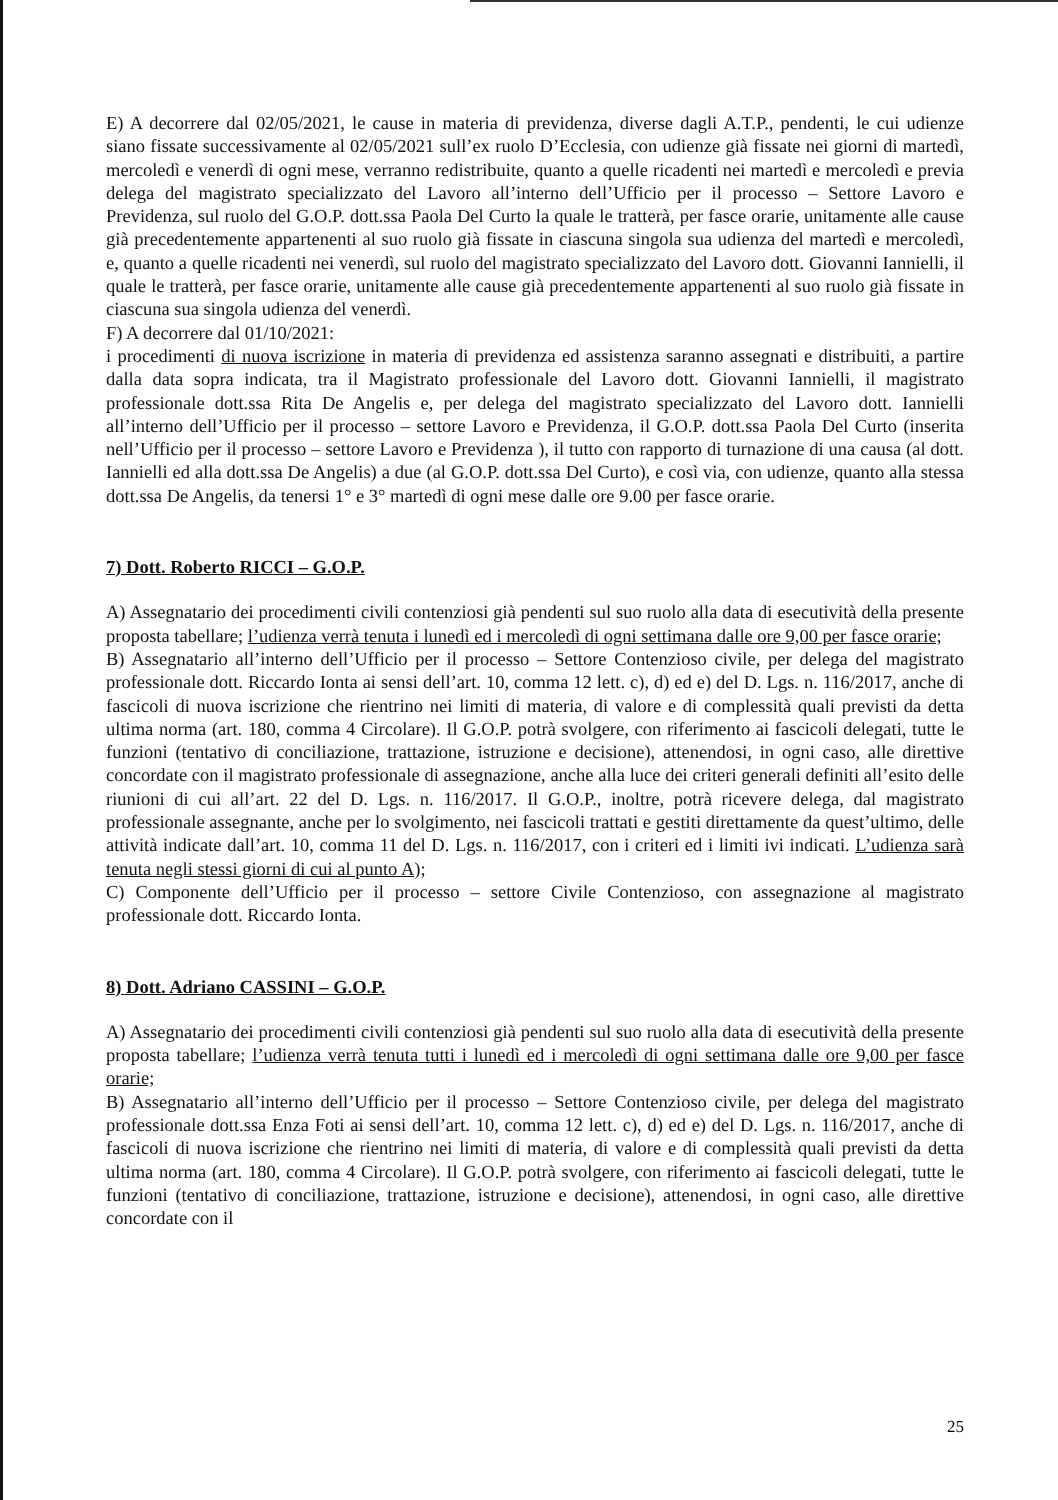E) A decorrere dal 02/05/2021, le cause in materia di previdenza, diverse dagli A.T.P., pendenti, le cui udienze siano fissate successivamente al 02/05/2021 sull’ex ruolo D’Ecclesia, con udienze già fissate nei giorni di martedì, mercoledì e venerdì di ogni mese, verranno redistribuite, quanto a quelle ricadenti nei martedì e mercoledì e previa delega del magistrato specializzato del Lavoro all’interno dell’Ufficio per il processo – Settore Lavoro e Previdenza, sul ruolo del G.O.P. dott.ssa Paola Del Curto la quale le tratterà, per fasce orarie, unitamente alle cause già precedentemente appartenenti al suo ruolo già fissate in ciascuna singola sua udienza del martedì e mercoledì, e, quanto a quelle ricadenti nei venerdì, sul ruolo del magistrato specializzato del Lavoro dott. Giovanni Iannielli, il quale le tratterà, per fasce orarie, unitamente alle cause già precedentemente appartenenti al suo ruolo già fissate in ciascuna sua singola udienza del venerdì.
F) A decorrere dal 01/10/2021:
i procedimenti di nuova iscrizione in materia di previdenza ed assistenza saranno assegnati e distribuiti, a partire dalla data sopra indicata, tra il Magistrato professionale del Lavoro dott. Giovanni Iannielli, il magistrato professionale dott.ssa Rita De Angelis e, per delega del magistrato specializzato del Lavoro dott. Iannielli all’interno dell’Ufficio per il processo – settore Lavoro e Previdenza, il G.O.P. dott.ssa Paola Del Curto (inserita nell’Ufficio per il processo – settore Lavoro e Previdenza ), il tutto con rapporto di turnazione di una causa (al dott. Iannielli ed alla dott.ssa De Angelis) a due (al G.O.P. dott.ssa Del Curto), e così via, con udienze, quanto alla stessa dott.ssa De Angelis, da tenersi 1° e 3° martedì di ogni mese dalle ore 9.00 per fasce orarie.
7) Dott. Roberto RICCI – G.O.P.
A) Assegnatario dei procedimenti civili contenziosi già pendenti sul suo ruolo alla data di esecutività della presente proposta tabellare; l’udienza verrà tenuta i lunedì ed i mercoledì di ogni settimana dalle ore 9,00 per fasce orarie;
B) Assegnatario all’interno dell’Ufficio per il processo – Settore Contenzioso civile, per delega del magistrato professionale dott. Riccardo Ionta ai sensi dell’art. 10, comma 12 lett. c), d) ed e) del D. Lgs. n. 116/2017, anche di fascicoli di nuova iscrizione che rientrino nei limiti di materia, di valore e di complessità quali previsti da detta ultima norma (art. 180, comma 4 Circolare). Il G.O.P. potrà svolgere, con riferimento ai fascicoli delegati, tutte le funzioni (tentativo di conciliazione, trattazione, istruzione e decisione), attenendosi, in ogni caso, alle direttive concordate con il magistrato professionale di assegnazione, anche alla luce dei criteri generali definiti all’esito delle riunioni di cui all’art. 22 del D. Lgs. n. 116/2017. Il G.O.P., inoltre, potrà ricevere delega, dal magistrato professionale assegnante, anche per lo svolgimento, nei fascicoli trattati e gestiti direttamente da quest’ultimo, delle attività indicate dall’art. 10, comma 11 del D. Lgs. n. 116/2017, con i criteri ed i limiti ivi indicati. L’udienza sarà tenuta negli stessi giorni di cui al punto A);
C) Componente dell’Ufficio per il processo – settore Civile Contenzioso, con assegnazione al magistrato professionale dott. Riccardo Ionta.
8) Dott. Adriano CASSINI – G.O.P.
A) Assegnatario dei procedimenti civili contenziosi già pendenti sul suo ruolo alla data di esecutività della presente proposta tabellare; l’udienza verrà tenuta tutti i lunedì ed i mercoledì di ogni settimana dalle ore 9,00 per fasce orarie;
B) Assegnatario all’interno dell’Ufficio per il processo – Settore Contenzioso civile, per delega del magistrato professionale dott.ssa Enza Foti ai sensi dell’art. 10, comma 12 lett. c), d) ed e) del D. Lgs. n. 116/2017, anche di fascicoli di nuova iscrizione che rientrino nei limiti di materia, di valore e di complessità quali previsti da detta ultima norma (art. 180, comma 4 Circolare). Il G.O.P. potrà svolgere, con riferimento ai fascicoli delegati, tutte le funzioni (tentativo di conciliazione, trattazione, istruzione e decisione), attenendosi, in ogni caso, alle direttive concordate con il
25